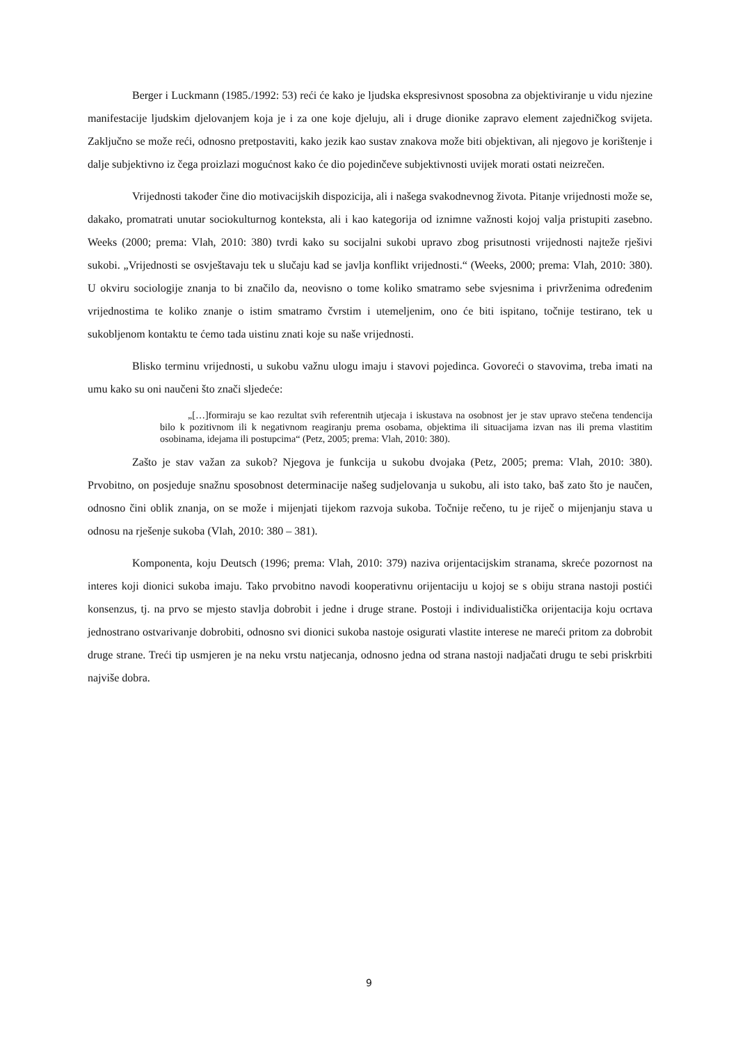Berger i Luckmann (1985./1992: 53) reći će kako je ljudska ekspresivnost sposobna za objektiviranje u vidu njezine manifestacije ljudskim djelovanjem koja je i za one koje djeluju, ali i druge dionike zapravo element zajedničkog svijeta. Zaključno se može reći, odnosno pretpostaviti, kako jezik kao sustav znakova može biti objektivan, ali njegovo je korištenje i dalje subjektivno iz čega proizlazi mogućnost kako će dio pojedinčeve subjektivnosti uvijek morati ostati neizrečen.
Vrijednosti također čine dio motivacijskih dispozicija, ali i našega svakodnevnog života. Pitanje vrijednosti može se, dakako, promatrati unutar sociokulturnog konteksta, ali i kao kategorija od iznimne važnosti kojoj valja pristupiti zasebno. Weeks (2000; prema: Vlah, 2010: 380) tvrdi kako su socijalni sukobi upravo zbog prisutnosti vrijednosti najteže rješivi sukobi. „Vrijednosti se osvještavaju tek u slučaju kad se javlja konflikt vrijednosti.“ (Weeks, 2000; prema: Vlah, 2010: 380). U okviru sociologije znanja to bi značilo da, neovisno o tome koliko smatramo sebe svjesnima i privrženima određenim vrijednostima te koliko znanje o istim smatramo čvrstim i utemeljenim, ono će biti ispitano, točnije testirano, tek u sukobljenom kontaktu te ćemo tada uistinu znati koje su naše vrijednosti.
Blisko terminu vrijednosti, u sukobu važnu ulogu imaju i stavovi pojedinca. Govoreći o stavovima, treba imati na umu kako su oni naučeni što znači sljedeće:
„[…]formiraju se kao rezultat svih referentnih utjecaja i iskustava na osobnost jer je stav upravo stečena tendencija bilo k pozitivnom ili k negativnom reagiranju prema osobama, objektima ili situacijama izvan nas ili prema vlastitim osobinama, idejama ili postupcima“ (Petz, 2005; prema: Vlah, 2010: 380).
Zašto je stav važan za sukob? Njegova je funkcija u sukobu dvojaka (Petz, 2005; prema: Vlah, 2010: 380). Prvobitno, on posjeduje snažnu sposobnost determinacije našeg sudjelovanja u sukobu, ali isto tako, baš zato što je naučen, odnosno čini oblik znanja, on se može i mijenjati tijekom razvoja sukoba. Točnije rečeno, tu je riječ o mijenjanju stava u odnosu na rješenje sukoba (Vlah, 2010: 380 – 381).
Komponenta, koju Deutsch (1996; prema: Vlah, 2010: 379) naziva orijentacijskim stranama, skreće pozornost na interes koji dionici sukoba imaju. Tako prvobitno navodi kooperativnu orijentaciju u kojoj se s obiju strana nastoji postići konsenzus, tj. na prvo se mjesto stavlja dobrobit i jedne i druge strane. Postoji i individualistička orijentacija koju ocrtava jednostrano ostvarivanje dobrobiti, odnosno svi dionici sukoba nastoje osigurati vlastite interese ne mareći pritom za dobrobit druge strane. Treći tip usmjeren je na neku vrstu natjecanja, odnosno jedna od strana nastoji nadjačati drugu te sebi priskrbiti najviše dobra.
9